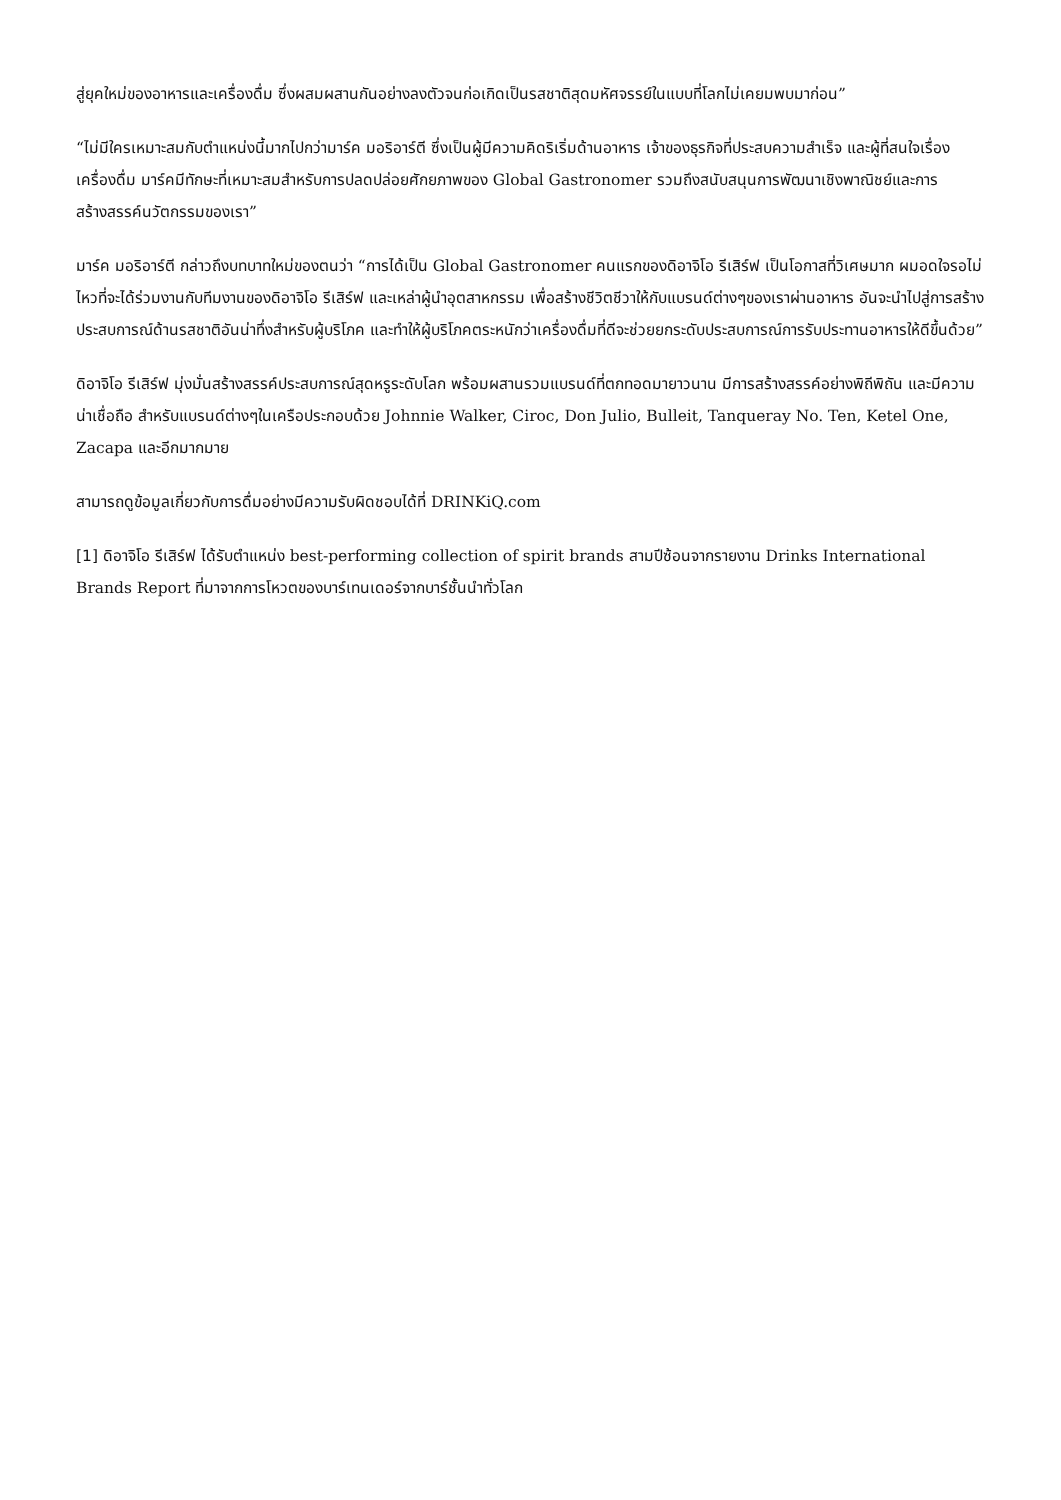สู่ยุคใหม่ของอาหารและเครื่องดื่ม ซึ่งผสมผสานกันอย่างลงตัวจนก่อเกิดเป็นรสชาติสุดมหัศจรรย์ในแบบที่โลกไม่เคยมพบมาก่อน”
“ไม่มีใครเหมาะสมกับตำแหน่งนี้มากไปกว่ามาร์ค มอริอาร์ตี ซึ่งเป็นผู้มีความคิดริเริ่มด้านอาหาร เจ้าของธุรกิจที่ประสบความสำเร็จ และผู้ที่สนใจเรื่องเครื่องดื่ม มาร์คมีทักษะที่เหมาะสมสำหรับการปลดปล่อยศักยภาพของ Global Gastronomer รวมถึงสนับสนุนการพัฒนาเชิงพาณิชย์และการสร้างสรรค์นวัตกรรมของเรา”
มาร์ค มอริอาร์ตี กล่าวถึงบทบาทใหม่ของตนว่า “การได้เป็น Global Gastronomer คนแรกของดิอาจิโอ รีเสิร์ฟ เป็นโอกาสที่วิเศษมาก ผมอดใจรอไม่ไหวที่จะได้ร่วมงานกับทีมงานของดิอาจิโอ รีเสิร์ฟ และเหล่าผู้นำอุตสาหกรรม เพื่อสร้างชีวิตชีวาให้กับแบรนด์ต่างๆของเราผ่านอาหาร อันจะนำไปสู่การสร้างประสบการณ์ด้านรสชาติอันน่าทึ่งสำหรับผู้บริโภค และทำให้ผู้บริโภคตระหนักว่าเครื่องดื่มที่ดีจะช่วยยกระดับประสบการณ์การรับประทานอาหารให้ดีขึ้นด้วย”
ดิอาจิโอ รีเสิร์ฟ มุ่งมั่นสร้างสรรค์ประสบการณ์สุดหรูระดับโลก พร้อมผสานรวมแบรนด์ที่ตกทอดมายาวนาน มีการสร้างสรรค์อย่างพิถีพิถัน และมีความน่าเชื่อถือ สำหรับแบรนด์ต่างๆในเครือประกอบด้วย Johnnie Walker, Ciroc, Don Julio, Bulleit, Tanqueray No. Ten, Ketel One, Zacapa และอีกมากมาย
สามารถดูข้อมูลเกี่ยวกับการดื่มอย่างมีความรับผิดชอบได้ที่ DRINKiQ.com
[1] ดิอาจิโอ รีเสิร์ฟ ได้รับตำแหน่ง best-performing collection of spirit brands สามปีซ้อนจากรายงาน Drinks International Brands Report ที่มาจากการโหวตของบาร์เทนเดอร์จากบาร์ชั้นนำทั่วโลก